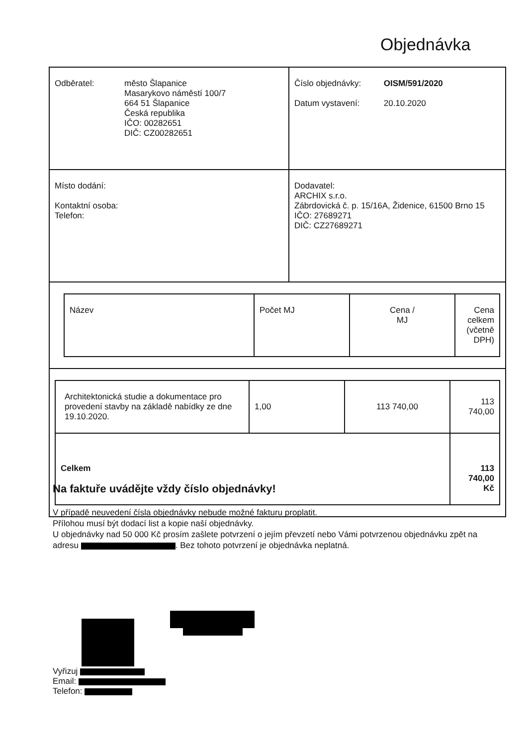Objednávka
| Odběratel: město Šlapanice Masarykovo náměstí 100/7 664 51 Šlapanice Česká republika IČO: 00282651 DIČ: CZ00282651 | Číslo objednávky: OISM/591/2020 Datum vystavení: 20.10.2020 |
| Místo dodání: Kontaktní osoba: Telefon: | Dodavatel: ARCHIX s.r.o. Zábrdovická č. p. 15/16A, Židenice, 61500 Brno 15 IČO: 27689271 DIČ: CZ27689271 |
| / Název / Počet MJ / Cena / MJ / Cena celkem (včetně DPH) / | |
| / Architektonická studie a dokumentace pro provedení stavby na základě nabídky ze dne 19.10.2020. / 1,00 / 113 740,00 / 113 740,00 / / Celkem / / / 113 740,00 Kč / | |
Na faktuře uvádějte vždy číslo objednávky!
V případě neuvedení čísla objednávky nebude možné fakturu proplatit.
Přílohou musí být dodací list a kopie naší objednávky.
U objednávky nad 50 000 Kč prosím zašlete potvrzení o jejím převzetí nebo Vámi potvrzenou objednávku zpět na adresu . Bez tohoto potvrzení je objednávka neplatná.
Vyřizuj
Email:
Telefon: